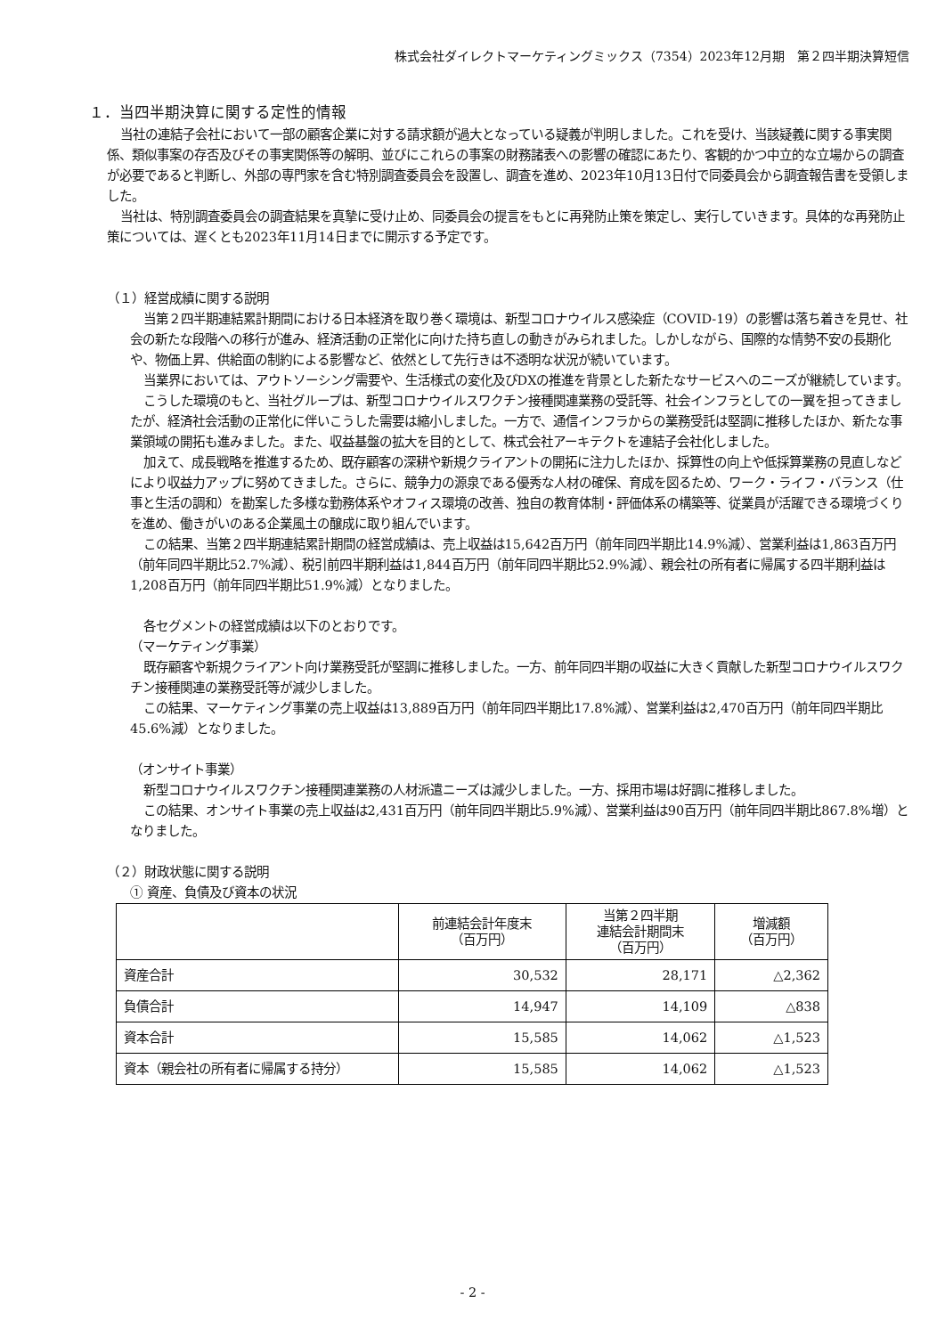株式会社ダイレクトマーケティングミックス（7354）2023年12月期　第２四半期決算短信
１．当四半期決算に関する定性的情報
当社の連結子会社において一部の顧客企業に対する請求額が過大となっている疑義が判明しました。これを受け、当該疑義に関する事実関係、類似事案の存否及びその事実関係等の解明、並びにこれらの事案の財務諸表への影響の確認にあたり、客観的かつ中立的な立場からの調査が必要であると判断し、外部の専門家を含む特別調査委員会を設置し、調査を進め、2023年10月13日付で同委員会から調査報告書を受領しました。
当社は、特別調査委員会の調査結果を真摯に受け止め、同委員会の提言をもとに再発防止策を策定し、実行していきます。具体的な再発防止策については、遅くとも2023年11月14日までに開示する予定です。
（１）経営成績に関する説明
当第２四半期連結累計期間における日本経済を取り巻く環境は、新型コロナウイルス感染症（COVID-19）の影響は落ち着きを見せ、社会の新たな段階への移行が進み、経済活動の正常化に向けた持ち直しの動きがみられました。しかしながら、国際的な情勢不安の長期化や、物価上昇、供給面の制約による影響など、依然として先行きは不透明な状況が続いています。
当業界においては、アウトソーシング需要や、生活様式の変化及びDXの推進を背景とした新たなサービスへのニーズが継続しています。
こうした環境のもと、当社グループは、新型コロナウイルスワクチン接種関連業務の受託等、社会インフラとしての一翼を担ってきましたが、経済社会活動の正常化に伴いこうした需要は縮小しました。一方で、通信インフラからの業務受託は堅調に推移したほか、新たな事業領域の開拓も進みました。また、収益基盤の拡大を目的として、株式会社アーキテクトを連結子会社化しました。
加えて、成長戦略を推進するため、既存顧客の深耕や新規クライアントの開拓に注力したほか、採算性の向上や低採算業務の見直しなどにより収益力アップに努めてきました。さらに、競争力の源泉である優秀な人材の確保、育成を図るため、ワーク・ライフ・バランス（仕事と生活の調和）を勘案した多様な勤務体系やオフィス環境の改善、独自の教育体制・評価体系の構築等、従業員が活躍できる環境づくりを進め、働きがいのある企業風土の醸成に取り組んでいます。
この結果、当第２四半期連結累計期間の経営成績は、売上収益は15,642百万円（前年同四半期比14.9%減）、営業利益は1,863百万円（前年同四半期比52.7%減）、税引前四半期利益は1,844百万円（前年同四半期比52.9%減）、親会社の所有者に帰属する四半期利益は1,208百万円（前年同四半期比51.9%減）となりました。
各セグメントの経営成績は以下のとおりです。
（マーケティング事業）
既存顧客や新規クライアント向け業務受託が堅調に推移しました。一方、前年同四半期の収益に大きく貢献した新型コロナウイルスワクチン接種関連の業務受託等が減少しました。
この結果、マーケティング事業の売上収益は13,889百万円（前年同四半期比17.8%減）、営業利益は2,470百万円（前年同四半期比45.6%減）となりました。
（オンサイト事業）
新型コロナウイルスワクチン接種関連業務の人材派遣ニーズは減少しました。一方、採用市場は好調に推移しました。
この結果、オンサイト事業の売上収益は2,431百万円（前年同四半期比5.9%減）、営業利益は90百万円（前年同四半期比867.8%増）となりました。
（２）財政状態に関する説明
① 資産、負債及び資本の状況
| | 前連結会計年度末 （百万円） | 当第２四半期 連結会計期間末 （百万円） | 増減額 （百万円） |
| --- | --- | --- | --- |
| 資産合計 | 30,532 | 28,171 | △2,362 |
| 負債合計 | 14,947 | 14,109 | △838 |
| 資本合計 | 15,585 | 14,062 | △1,523 |
| 資本（親会社の所有者に帰属する持分） | 15,585 | 14,062 | △1,523 |
- 2 -